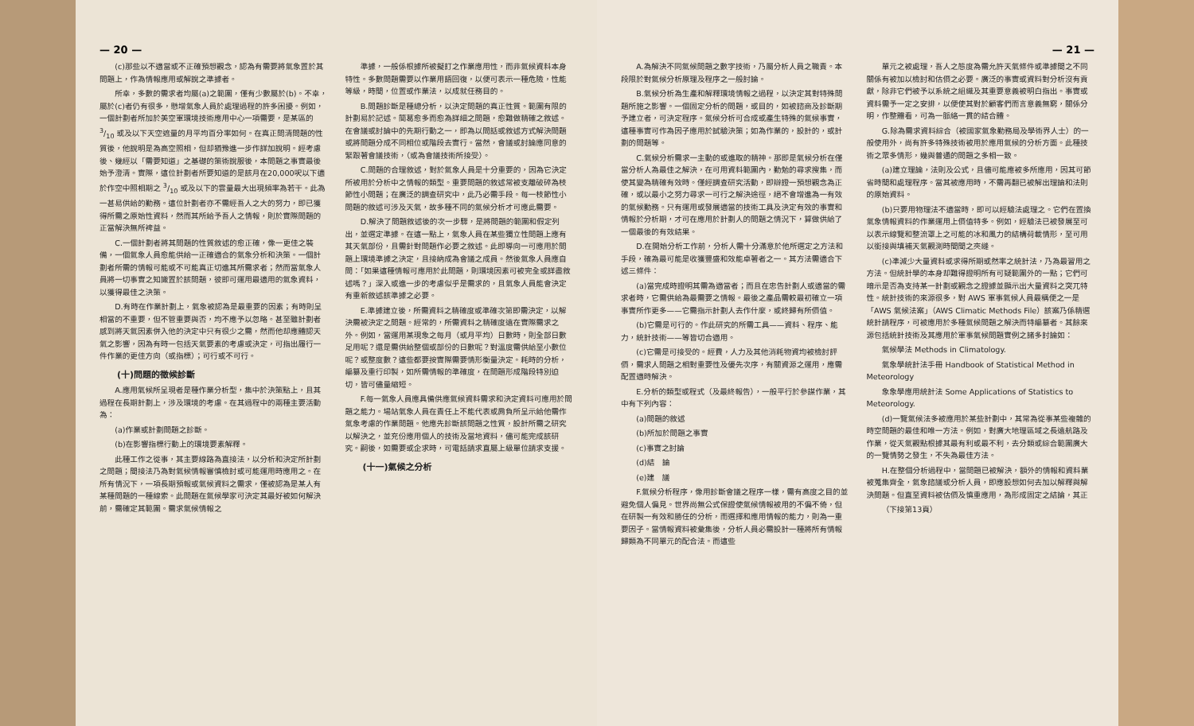— 20 —
(c)那些以不適當或不正確預想觀念，認為有需要將氣象置於其問題上，作為情報應用或解說之準據者。
所幸，多數的需求者均屬(a)之範圍，僅有少數屬於(b)。不幸，屬於(c)者仍有很多，懸增氣象人員於處理過程的許多困擾。例如，一個計劃者所加於美空軍環境技術應用中心一項需要，是某區的 3/10 或及以下天空遮量的月平均百分率如何。在真正問清問題的性質後，他說明是為高空照相，但却猶豫進一步作詳加說明。經考慮後、幾經以「需要知道」之基礎的策術說服後，本問題之事實最後始予澄清。實際，這位計劃者所要知道的是該月在20,000呎以下適於作空中照相期之 3/10 或及以下的雲量最大出現頻率為若干。此為一甚易供給的勤務。這位計劃者亦不需經吾人之大的努力，即已獲得所需之原始性資料，然而其所給予吾人之情報，則於實際問題的正當解決無所裨益。
C.一個計劃者將其問題的性質敘述的愈正確，像一更佳之裝備，一個氣象人員愈能供給一正確適合的氣象分析和決策。一個計劃者所需的情報可能或不可能真正切進其所需求者；然而當氣象人員將一切事實之知識置於該問題，彼即可運用最適用的氣象資料，以獲得最佳之決策。
D.有時在作業計劃上，氣象被認為是最重要的因素；有時則呈相當的不重要，但不管重要與否，均不應予以忽略。甚至雖計劃者感到將天氣因素併入他的決定中只有很少之需，然而他却應體認天氣之影響，因為有時一包括天氣要素的考慮或決定，可指出履行一件作業的更佳方向（或指標）；可行或不可行。
(十)問題的徵候診斷
A.應用氣候所呈現者是種作業分析型，集中於決策點上，且其過程在長期計劃上，涉及環境的考慮。在其過程中的兩種主要活動為：
(a)作業或計劃問題之診斷。
(b)在影響指標行動上的環境要素解釋。
此種工作之從事，其主要線路為直接法，以分析和決定所計劃之問題；間接法乃為對氣候情報審慎檢討或可能運用時應用之。在所有情況下，一項長期預報或氣候資料之需求，僅被認為是某人有某種問題的一種線索。此問題在氣候學家可決定其最好被如何解決前，需確定其範圍。需求氣候情報之
準據，一般係根據所被擬訂之作業應用性，而非氣候資料本身特性。多數問題需要以作業用語回復，以便可表示一種危險，性能等級，時間，位置或作業法，以成就任務目的。
B.問題診斷是種總分析，以決定問題的真正性質。範圍有限的計劃易於記述。簡葛愈多而愈為詳細之問題，愈難做精確之敘述。在會議或討論中的先期行動之一，即為以問話或敘述方式解決問題或將問題分成不同相位或階段去實行。當然，會議或討論應同意的緊跟著會議技術，（或為會議技術所接受）。
C.問題的合理敘述，對於氣象人員是十分重要的，因為它決定所被用於分析中之情報的類型。重要問題的敘述常被支離破碎為枝節性小問題；在廣泛的調查研究中，此乃必需手段。每一枝節性小問題的敘述可涉及天氣，故多種不同的氣候分析才可應此需要。
D.解決了問題敘述後的次一步驟，是將問題的範圍和假定列出，並選定準據。在這一點上，氣象人員在某些獨立性問題上應有其天氣部份，且需針對問題作必要之敘述。此即導向一可應用於問題上環境準據之決定，且接納成為會議之成員。然後氣象人員應自問：「如果這種情報可應用於此問題，則環境因素可被完全或詳盡敘述嗎？」深入或進一步的考慮似乎是需求的，且氣象人員能會決定有重新敘述該準據之必要。
E.準據建立後，所需資料之精確度或準確次第即需決定，以解決需被決定之問題。經常的，所需資料之精確度遠在實際需求之外。例如，當運用某現象之每月（或月平均）日數時，則全部日數足用呢？還是需供給整個或部份的日數呢？對溫度需供給至小數位呢？或整度數？這些都要按實際需要情形衡量決定。耗時的分析，編纂及重行印製，如所需情報的準確度，在問題形成階段特別迫切，皆可儘量縮短。
F.每一氣象人員應具備供應氣候資料需求和決定資料可應用於問題之能力。場站氣象人員在責任上不能代表或肩負所呈示給他需作氣象考慮的作業問題。他應先診斷該問題之性質，設計所需之研究以解決之，並充份應用個人的技術及當地資料，儘可能完成該研究。嗣後，如需要或企求時，可電話請求直屬上級單位請求支援。
(十一)氣候之分析
— 21 —
A.為解決不同氣候問題之數字技術，乃屬分析人員之職責。本段限於對氣候分析原理及程序之一般討論。
B.氣候分析為生產和解釋環境情報之過程，以決定其對特殊問題所施之影響。一個固定分析的問題，或目的，如被諮商及診斷期予建立者，可決定程序。氣候分析可合成或產生特殊的氣候事實，這種事實可作為因子應用於試驗決策；如為作業的，設計的，或計劃的問題等。
C.氣候分析需求一主動的或進取的精神。那即是氣候分析在僅當分析人為最佳之解決，在可用資料範圍內，勤勉的尋求搜集，而使其變為精確有效時。僅經調查研究活動，即辯證一預想觀念為正確，或以最小之努力尋求一可行之解決途徑，絕不會增進為一有效的氣候勤務。只有運用或發展適當的技術工具及決定有效的事實和情報於分析期，才可在應用於計劃人的問題之情況下，算做供給了一個最後的有效結果。
D.在開始分析工作前，分析人需十分滿意於他所選定之方法和手段，確為最可能是收獲豐盛和效能卓著者之一。其方法需適合下述三條件：
(a)當完成時證明其需為適當者；而且在忠告計劃人或適當的需求者時，它需供給為最需要之情報。最後之產品需較最初確立一項事實所作更多——它需指示計劃人去作什麼，或終歸有所價值。
(b)它需是可行的。作此研究的所需工具——資料、程序、能力，統計技術——等皆切合適用。
(c)它需是可接受的。經費，人力及其他消耗物資均被檢討評價，需求人問題之相對重要性及優先次序，有關資源之運用，應需配置適時解決。
E.分析的類型或程式（及最終報告），一般平行於參謀作業，其中有下列內容：
(a)問題的敘述
(b)所加於問題之事實
(c)事實之討論
(d)結　論
(e)建　議
F.氣候分析程序，像用診斷會議之程序一樣，需有高度之目的並避免個人偏見。世界尚無公式保證使氣候情報被用的不偏不倚，但在研製一有效和勝任的分析，而選擇和應用情報的能力，則為一重要因子。當情報資料被彙集後，分析人員必需設計一種將所有情報歸類為不同單元的配合法。而這些
單元之被處理，吾人之態度為需允許天氣條件或準據間之不同關係有被加以檢討和估價之必要。廣泛的事實或資料對分析沒有貢獻，除非它們被予以系統之組織及其重要意義被明白指出。事實或資料需予一定之安排，以便使其對於顧客們而言意義無窮，關係分明，作整體看，可為一脈絡一貫的結合體。
G.除為需求資料綜合（被國家氣象勤務局及學術界人士）的一般使用外，尚有許多特殊技術被用於應用氣候的分析方面。此種技術之眾多情形，幾與普通的問題之多相一致。
(a)建立理論，法則及公式，且儘可能應被多所應用，因其可節省時間和處理程序。當其被應用時，不需再翻已被解出理論和法則的原始資料。
(b)只要用物理法不適當時，即可以經驗法處理之。它們在置換氣象情報資料的作業運用上價值特多。例如，經驗法已被發展至可以表示線覽和整流罩上之可能的冰和風力的結構荷載情形，至可用以銜接與填補天氣觀測時間間之夾縫。
(c)凖減少大量資料或求得所期或然率之統計法，乃為最習用之方法。但統計學的本身却難得證明所有可疑範圍外的一點；它們可暗示是否為支持某一計劃或觀念之證據並顯示出大量資料之突兀特性。統計技術的來源很多，對 AWS 軍事氣候人員最稱便之一是「AWS 氣候法案」（AWS Climatic Methods File）該案乃係精選統計請程序，可被應用於多種氣候問題之解決而特編纂者。其餘來源包括統計技術及其應用於軍事氣候問題實例之諸多討論如：
氣候學法 Methods in Climatology.
氣象學統計法手冊 Handbook of Statistical Method in Meteorology
象象學應用統計法 Some Applications of Statistics to Meteorology.
(d)一覽氣候法多被應用於某些計劃中，其常為從事某些複雜的時空問題的最佳和唯一方法。例如，對廣大地理區域之長遠航路及作業，從天氣觀點根據其最有利或最不利，去分類或綜合範圍廣大的一覽情勢之發生，不失為最佳方法。
H.在整個分析過程中，當問題已被解決，額外的情報和資料業被蒐集齊全，氣象諮議或分析人員，即應設想如何去加以解釋與解決問題。但直至資料被估價及慎重應用，為形成固定之結論，其正
（下接第13頁）